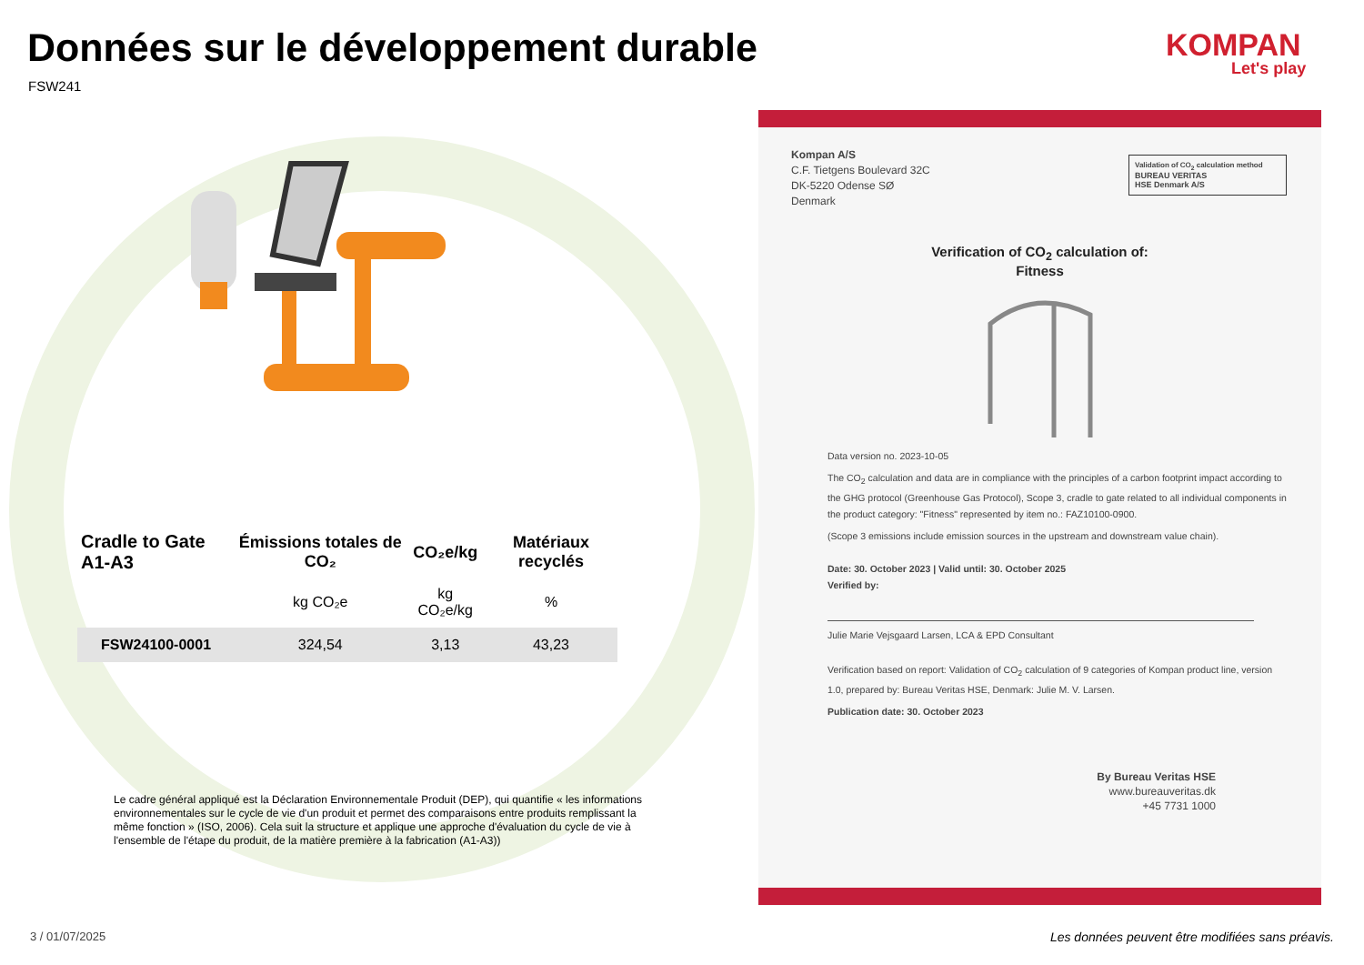Données sur le développement durable
FSW241
KOMPAN
Let's play
| Cradle to Gate A1-A3 | Émissions totales de CO₂ | CO₂e/kg | Matériaux recyclés |
| --- | --- | --- | --- |
| | kg CO₂e | kg CO₂e/kg | % |
| FSW24100-0001 | 324,54 | 3,13 | 43,23 |
Le cadre général appliqué est la Déclaration Environnementale Produit (DEP), qui quantifie « les informations environnementales sur le cycle de vie d'un produit et permet des comparaisons entre produits remplissant la même fonction » (ISO, 2006). Cela suit la structure et applique une approche d'évaluation du cycle de vie à l'ensemble de l'étape du produit, de la matière première à la fabrication (A1-A3))
Kompan A/S
C.F. Tietgens Boulevard 32C
DK-5220 Odense SØ
Denmark
Validation of CO<sub>2</sub> calculation method
BUREAU VERITAS
HSE Denmark A/S
Verification of CO<sub>2</sub> calculation of:
Fitness
Data version no. 2023-10-05
The CO<sub>2</sub> calculation and data are in compliance with the principles of a carbon footprint impact according to the GHG protocol (Greenhouse Gas Protocol), Scope 3, cradle to gate related to all individual components in the product category: "Fitness" represented by item no.: FAZ10100-0900.
(Scope 3 emissions include emission sources in the upstream and downstream value chain).
Date: 30. October 2023 | Valid until: 30. October 2025
Verified by:
Julie Marie Vejsgaard Larsen, LCA & EPD Consultant
Verification based on report: Validation of CO<sub>2</sub> calculation of 9 categories of Kompan product line, version 1.0, prepared by: Bureau Veritas HSE, Denmark: Julie M. V. Larsen.
Publication date: 30. October 2023
By Bureau Veritas HSE
www.bureauveritas.dk
+45 7731 1000
3 / 01/07/2025
Les données peuvent être modifiées sans préavis.